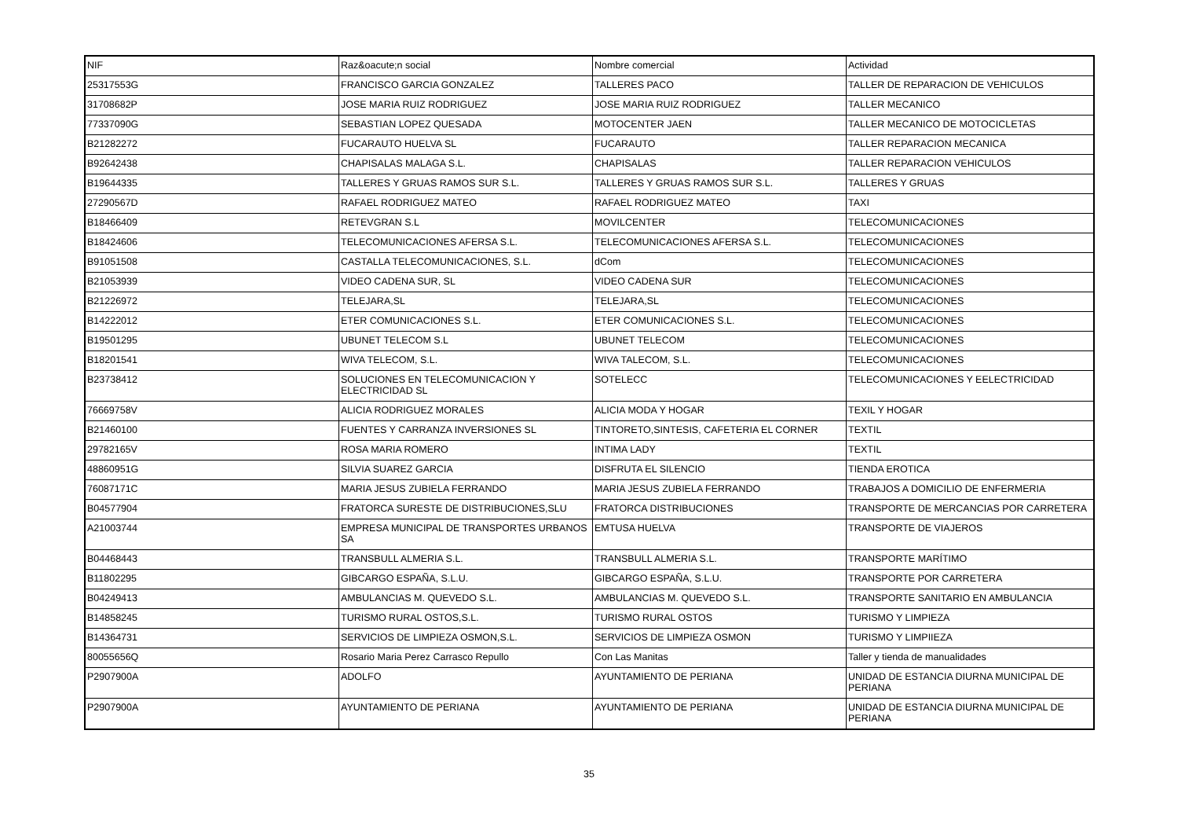| NIF | Raz&oacute;n social | Nombre comercial | Actividad |
| 25317553G | FRANCISCO GARCIA GONZALEZ | TALLERES PACO | TALLER DE REPARACION DE VEHICULOS |
| 31708682P | JOSE MARIA RUIZ RODRIGUEZ | JOSE MARIA RUIZ RODRIGUEZ | TALLER MECANICO |
| 77337090G | SEBASTIAN LOPEZ QUESADA | MOTOCENTER JAEN | TALLER MECANICO DE MOTOCICLETAS |
| B21282272 | FUCARAUTO HUELVA SL | FUCARAUTO | TALLER REPARACION MECANICA |
| B92642438 | CHAPISALAS MALAGA S.L. | CHAPISALAS | TALLER REPARACION VEHICULOS |
| B19644335 | TALLERES Y GRUAS RAMOS SUR S.L. | TALLERES Y GRUAS RAMOS SUR S.L. | TALLERES Y GRUAS |
| 27290567D | RAFAEL RODRIGUEZ MATEO | RAFAEL RODRIGUEZ MATEO | TAXI |
| B18466409 | RETEVGRAN S.L | MOVILCENTER | TELECOMUNICACIONES |
| B18424606 | TELECOMUNICACIONES AFERSA S.L. | TELECOMUNICACIONES AFERSA S.L. | TELECOMUNICACIONES |
| B91051508 | CASTALLA TELECOMUNICACIONES, S.L. | dCom | TELECOMUNICACIONES |
| B21053939 | VIDEO CADENA SUR, SL | VIDEO CADENA SUR | TELECOMUNICACIONES |
| B21226972 | TELEJARA,SL | TELEJARA,SL | TELECOMUNICACIONES |
| B14222012 | ETER COMUNICACIONES S.L. | ETER COMUNICACIONES S.L. | TELECOMUNICACIONES |
| B19501295 | UBUNET TELECOM S.L | UBUNET TELECOM | TELECOMUNICACIONES |
| B18201541 | WIVA TELECOM, S.L. | WIVA TALECOM, S.L. | TELECOMUNICACIONES |
| B23738412 | SOLUCIONES EN TELECOMUNICACION Y ELECTRICIDAD SL | SOTELECC | TELECOMUNICACIONES Y EELECTRICIDAD |
| 76669758V | ALICIA RODRIGUEZ MORALES | ALICIA MODA Y HOGAR | TEXIL Y HOGAR |
| B21460100 | FUENTES Y CARRANZA INVERSIONES SL | TINTORETO,SINTESIS, CAFETERIA EL CORNER | TEXTIL |
| 29782165V | ROSA MARIA ROMERO | INTIMA LADY | TEXTIL |
| 48860951G | SILVIA SUAREZ GARCIA | DISFRUTA EL SILENCIO | TIENDA EROTICA |
| 76087171C | MARIA JESUS ZUBIELA FERRANDO | MARIA JESUS ZUBIELA FERRANDO | TRABAJOS A DOMICILIO DE ENFERMERIA |
| B04577904 | FRATORCA SURESTE DE DISTRIBUCIONES,SLU | FRATORCA DISTRIBUCIONES | TRANSPORTE DE MERCANCIAS POR CARRETERA |
| A21003744 | EMPRESA MUNICIPAL DE TRANSPORTES URBANOS SA | EMTUSA HUELVA | TRANSPORTE DE VIAJEROS |
| B04468443 | TRANSBULL ALMERIA S.L. | TRANSBULL ALMERIA S.L. | TRANSPORTE MARÍTIMO |
| B11802295 | GIBCARGO ESPAÑA, S.L.U. | GIBCARGO ESPAÑA, S.L.U. | TRANSPORTE POR CARRETERA |
| B04249413 | AMBULANCIAS M. QUEVEDO S.L. | AMBULANCIAS M. QUEVEDO S.L. | TRANSPORTE SANITARIO EN AMBULANCIA |
| B14858245 | TURISMO RURAL OSTOS,S.L. | TURISMO RURAL OSTOS | TURISMO Y LIMPIEZA |
| B14364731 | SERVICIOS DE LIMPIEZA OSMON,S.L. | SERVICIOS DE LIMPIEZA OSMON | TURISMO Y LIMPIIEZA |
| 80055656Q | Rosario Maria Perez Carrasco Repullo | Con Las Manitas | Taller y tienda de manualidades |
| P2907900A | ADOLFO | AYUNTAMIENTO DE PERIANA | UNIDAD DE ESTANCIA DIURNA MUNICIPAL DE PERIANA |
| P2907900A | AYUNTAMIENTO DE PERIANA | AYUNTAMIENTO DE PERIANA | UNIDAD DE ESTANCIA DIURNA MUNICIPAL DE PERIANA |
35